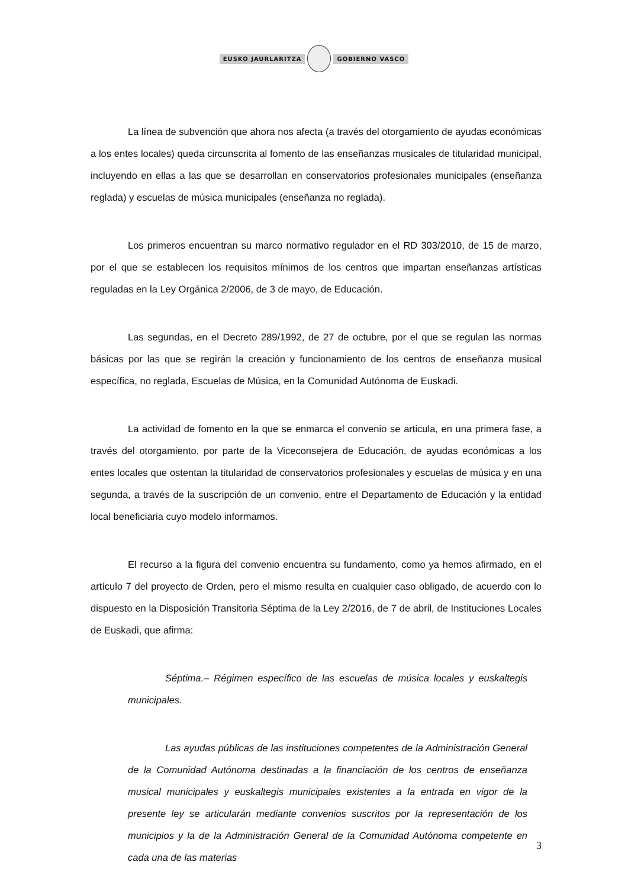EUSKO JAURLARITZA GOBIERNO VASCO
La línea de subvención que ahora nos afecta (a través del otorgamiento de ayudas económicas a los entes locales) queda circunscrita al fomento de las enseñanzas musicales de titularidad municipal, incluyendo en ellas a las que se desarrollan en conservatorios profesionales municipales (enseñanza reglada) y escuelas de música municipales (enseñanza no reglada).
Los primeros encuentran su marco normativo regulador en el RD 303/2010, de 15 de marzo, por el que se establecen los requisitos mínimos de los centros que impartan enseñanzas artísticas reguladas en la Ley Orgánica 2/2006, de 3 de mayo, de Educación.
Las segundas, en el Decreto 289/1992, de 27 de octubre, por el que se regulan las normas básicas por las que se regirán la creación y funcionamiento de los centros de enseñanza musical específica, no reglada, Escuelas de Música, en la Comunidad Autónoma de Euskadi.
La actividad de fomento en la que se enmarca el convenio se articula, en una primera fase, a través del otorgamiento, por parte de la Viceconsejera de Educación, de ayudas económicas a los entes locales que ostentan la titularidad de conservatorios profesionales y escuelas de música y en una segunda, a través de la suscripción de un convenio, entre el Departamento de Educación y la entidad local beneficiaria cuyo modelo informamos.
El recurso a la figura del convenio encuentra su fundamento, como ya hemos afirmado, en el artículo 7 del proyecto de Orden, pero el mismo resulta en cualquier caso obligado, de acuerdo con lo dispuesto en la Disposición Transitoria Séptima de la Ley 2/2016, de 7 de abril, de Instituciones Locales de Euskadi, que afirma:
Séptima.– Régimen específico de las escuelas de música locales y euskaltegis municipales.
Las ayudas públicas de las instituciones competentes de la Administración General de la Comunidad Autónoma destinadas a la financiación de los centros de enseñanza musical municipales y euskaltegis municipales existentes a la entrada en vigor de la presente ley se articularán mediante convenios suscritos por la representación de los municipios y la de la Administración General de la Comunidad Autónoma competente en cada una de las materias
3